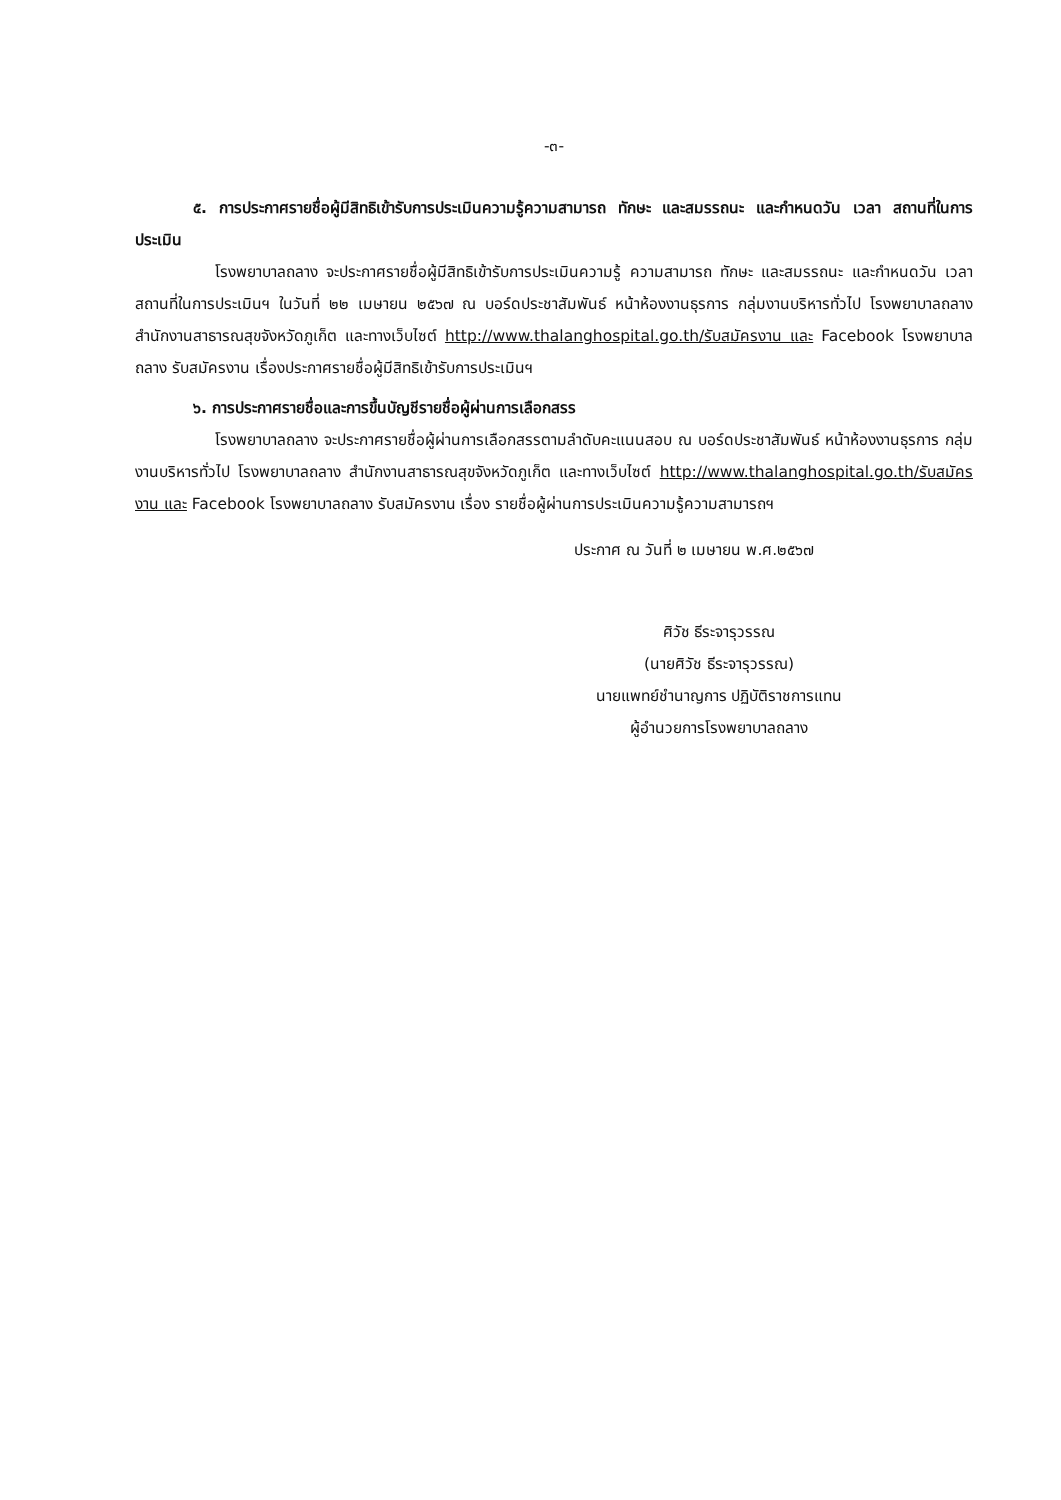-๓-
๕. การประกาศรายชื่อผู้มีสิทธิเข้ารับการประเมินความรู้ความสามารถ ทักษะ และสมรรถนะ และกำหนดวัน เวลา สถานที่ในการประเมิน
โรงพยาบาลถลาง จะประกาศรายชื่อผู้มีสิทธิเข้ารับการประเมินความรู้ ความสามารถ ทักษะ และสมรรถนะ และกำหนดวัน เวลา สถานที่ในการประเมินฯ ในวันที่ ๒๒ เมษายน ๒๕๖๗ ณ บอร์ดประชาสัมพันธ์ หน้าห้องงานธุรการ กลุ่มงานบริหารทั่วไป โรงพยาบาลถลาง สำนักงานสาธารณสุขจังหวัดภูเก็ต และทางเว็บไซต์ http://www.thalanghospital.go.th/รับสมัครงาน และ Facebook โรงพยาบาลถลาง รับสมัครงาน เรื่องประกาศรายชื่อผู้มีสิทธิเข้ารับการประเมินฯ
๖. การประกาศรายชื่อและการขึ้นบัญชีรายชื่อผู้ผ่านการเลือกสรร
โรงพยาบาลถลาง จะประกาศรายชื่อผู้ผ่านการเลือกสรรตามลำดับคะแนนสอบ ณ บอร์ดประชาสัมพันธ์ หน้าห้องงานธุรการ กลุ่มงานบริหารทั่วไป โรงพยาบาลถลาง สำนักงานสาธารณสุขจังหวัดภูเก็ต และทางเว็บไซต์ http://www.thalanghospital.go.th/รับสมัครงาน และ Facebook โรงพยาบาลถลาง รับสมัครงาน เรื่อง รายชื่อผู้ผ่านการประเมินความรู้ความสามารถฯ
ประกาศ ณ วันที่ ๒ เมษายน พ.ศ.๒๕๖๗
ศิวัช ธีระจารุวรรณ
(นายศิวัช ธีระจารุวรรณ)
นายแพทย์ชำนาญการ ปฏิบัติราชการแทน
ผู้อำนวยการโรงพยาบาลถลาง